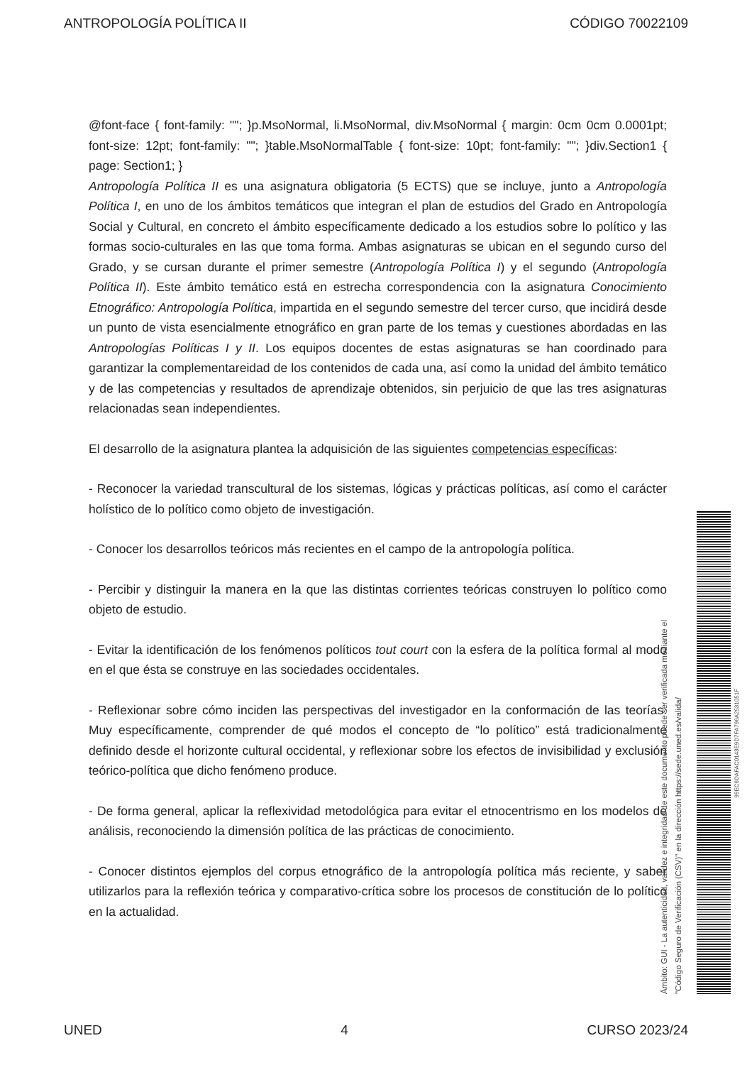ANTROPOLOGÍA POLÍTICA II CÓDIGO 70022109
@font-face { font-family: ""; }p.MsoNormal, li.MsoNormal, div.MsoNormal { margin: 0cm 0cm 0.0001pt; font-size: 12pt; font-family: ""; }table.MsoNormalTable { font-size: 10pt; font-family: ""; }div.Section1 { page: Section1; }
Antropología Política II es una asignatura obligatoria (5 ECTS) que se incluye, junto a Antropología Política I, en uno de los ámbitos temáticos que integran el plan de estudios del Grado en Antropología Social y Cultural, en concreto el ámbito específicamente dedicado a los estudios sobre lo político y las formas socio-culturales en las que toma forma. Ambas asignaturas se ubican en el segundo curso del Grado, y se cursan durante el primer semestre (Antropología Política I) y el segundo (Antropología Política II). Este ámbito temático está en estrecha correspondencia con la asignatura Conocimiento Etnográfico: Antropología Política, impartida en el segundo semestre del tercer curso, que incidirá desde un punto de vista esencialmente etnográfico en gran parte de los temas y cuestiones abordadas en las Antropologías Políticas I y II. Los equipos docentes de estas asignaturas se han coordinado para garantizar la complementareidad de los contenidos de cada una, así como la unidad del ámbito temático y de las competencias y resultados de aprendizaje obtenidos, sin perjuicio de que las tres asignaturas relacionadas sean independientes.
El desarrollo de la asignatura plantea la adquisición de las siguientes competencias específicas:
- Reconocer la variedad transcultural de los sistemas, lógicas y prácticas políticas, así como el carácter holístico de lo político como objeto de investigación.
- Conocer los desarrollos teóricos más recientes en el campo de la antropología política.
- Percibir y distinguir la manera en la que las distintas corrientes teóricas construyen lo político como objeto de estudio.
- Evitar la identificación de los fenómenos políticos tout court con la esfera de la política formal al modo en el que ésta se construye en las sociedades occidentales.
- Reflexionar sobre cómo inciden las perspectivas del investigador en la conformación de las teorías. Muy específicamente, comprender de qué modos el concepto de “lo político” está tradicionalmente definido desde el horizonte cultural occidental, y reflexionar sobre los efectos de invisibilidad y exclusión teórico-política que dicho fenómeno produce.
- De forma general, aplicar la reflexividad metodológica para evitar el etnocentrismo en los modelos de análisis, reconociendo la dimensión política de las prácticas de conocimiento.
- Conocer distintos ejemplos del corpus etnográfico de la antropología política más reciente, y saber utilizarlos para la reflexión teórica y comparativo-crítica sobre los procesos de constitución de lo político en la actualidad.
Ámbito: GUI - La autenticidad, validez e integridad de este documento puede ser verificada mediante el
"Código Seguro de Verificación (CSV)" en la dirección https://sede.uned.es/valida/
99EC6DAFAC0143E9D7FA796A2531051F
UNED 4 CURSO 2023/24